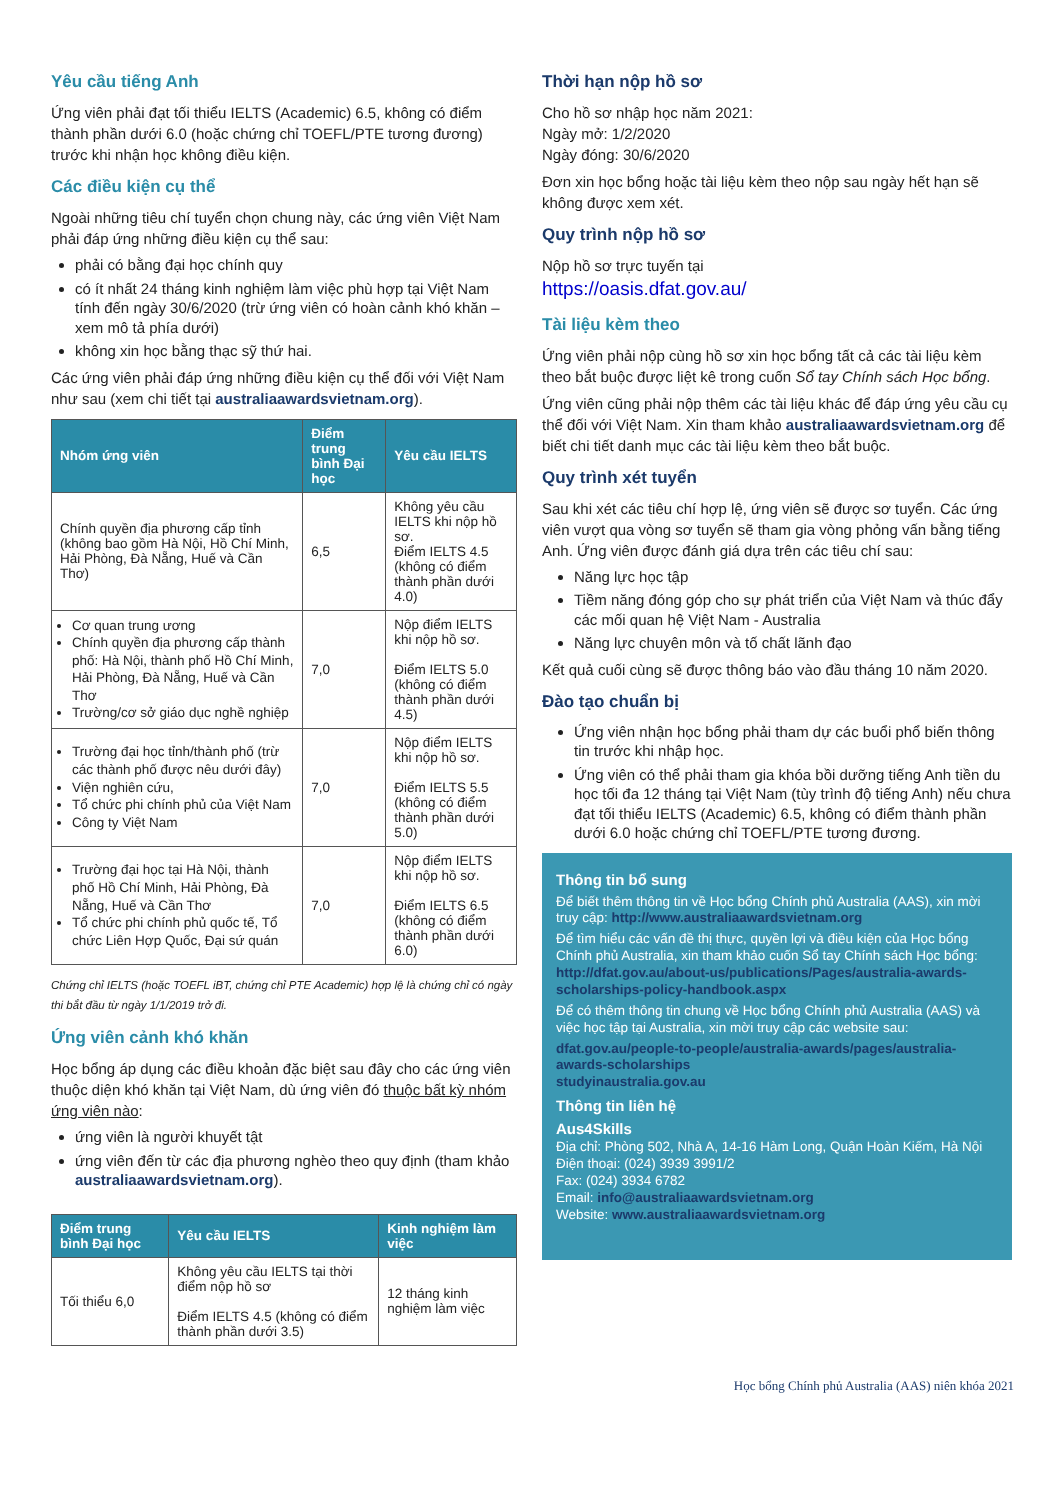Yêu cầu tiếng Anh
Ứng viên phải đạt tối thiểu IELTS (Academic) 6.5, không có điểm thành phần dưới 6.0 (hoặc chứng chỉ TOEFL/PTE tương đương) trước khi nhận học không điều kiện.
Các điều kiện cụ thể
Ngoài những tiêu chí tuyển chọn chung này, các ứng viên Việt Nam phải đáp ứng những điều kiện cụ thể sau:
phải có bằng đại học chính quy
có ít nhất 24 tháng kinh nghiệm làm việc phù hợp tại Việt Nam tính đến ngày 30/6/2020 (trừ ứng viên có hoàn cảnh khó khăn – xem mô tả phía dưới)
không xin học bằng thạc sỹ thứ hai.
Các ứng viên phải đáp ứng những điều kiện cụ thể đối với Việt Nam như sau (xem chi tiết tại australiaawardsvietnam.org).
| Nhóm ứng viên | Điểm trung bình Đại học | Yêu cầu IELTS |
| --- | --- | --- |
| Chính quyền địa phương cấp tỉnh (không bao gồm Hà Nội, Hồ Chí Minh, Hải Phòng, Đà Nẵng, Huế và Cần Thơ) | 6,5 | Không yêu cầu IELTS khi nộp hồ sơ. Điểm IELTS 4.5 (không có điểm thành phần dưới 4.0) |
| Cơ quan trung ương Chính quyền địa phương cấp thành phố: Hà Nội, thành phố Hồ Chí Minh, Hải Phòng, Đà Nẵng, Huế và Cần Thơ Trường/cơ sở giáo dục nghề nghiệp | 7,0 | Nộp điểm IELTS khi nộp hồ sơ. Điểm IELTS 5.0 (không có điểm thành phần dưới 4.5) |
| Trường đại học tỉnh/thành phố (trừ các thành phố được nêu dưới đây) Viện nghiên cứu, Tổ chức phi chính phủ của Việt Nam Công ty Việt Nam | 7,0 | Nộp điểm IELTS khi nộp hồ sơ. Điểm IELTS 5.5 (không có điểm thành phần dưới 5.0) |
| Trường đại học tại Hà Nội, thành phố Hồ Chí Minh, Hải Phòng, Đà Nẵng, Huế và Cần Thơ Tổ chức phi chính phủ quốc tế, Tổ chức Liên Hợp Quốc, Đại sứ quán | 7,0 | Nộp điểm IELTS khi nộp hồ sơ. Điểm IELTS 6.5 (không có điểm thành phần dưới 6.0) |
Chứng chỉ IELTS (hoặc TOEFL iBT, chứng chỉ PTE Academic) hợp lệ là chứng chỉ có ngày thi bắt đầu từ ngày 1/1/2019 trở đi.
Ứng viên cảnh khó khăn
Học bổng áp dụng các điều khoản đặc biệt sau đây cho các ứng viên thuộc diện khó khăn tại Việt Nam, dù ứng viên đó thuộc bất kỳ nhóm ứng viên nào:
ứng viên là người khuyết tật
ứng viên đến từ các địa phương nghèo theo quy định (tham khảo australiaawardsvietnam.org).
| Điểm trung bình Đại học | Yêu cầu IELTS | Kinh nghiệm làm việc |
| --- | --- | --- |
| Tối thiểu 6,0 | Không yêu cầu IELTS tại thời điểm nộp hồ sơ Điểm IELTS 4.5 (không có điểm thành phần dưới 3.5) | 12 tháng kinh nghiệm làm việc |
Thời hạn nộp hồ sơ
Cho hồ sơ nhập học năm 2021:
Ngày mở: 1/2/2020
Ngày đóng: 30/6/2020
Đơn xin học bổng hoặc tài liệu kèm theo nộp sau ngày hết hạn sẽ không được xem xét.
Quy trình nộp hồ sơ
Nộp hồ sơ trực tuyến tại
https://oasis.dfat.gov.au/
Tài liệu kèm theo
Ứng viên phải nộp cùng hồ sơ xin học bổng tất cả các tài liệu kèm theo bắt buộc được liệt kê trong cuốn Sổ tay Chính sách Học bổng.
Ứng viên cũng phải nộp thêm các tài liệu khác để đáp ứng yêu cầu cụ thể đối với Việt Nam. Xin tham khảo australiaawardsvietnam.org để biết chi tiết danh mục các tài liệu kèm theo bắt buộc.
Quy trình xét tuyển
Sau khi xét các tiêu chí hợp lệ, ứng viên sẽ được sơ tuyển. Các ứng viên vượt qua vòng sơ tuyển sẽ tham gia vòng phỏng vấn bằng tiếng Anh. Ứng viên được đánh giá dựa trên các tiêu chí sau:
Năng lực học tập
Tiềm năng đóng góp cho sự phát triển của Việt Nam và thúc đẩy các mối quan hệ Việt Nam - Australia
Năng lực chuyên môn và tố chất lãnh đạo
Kết quả cuối cùng sẽ được thông báo vào đầu tháng 10 năm 2020.
Đào tạo chuẩn bị
Ứng viên nhận học bổng phải tham dự các buổi phổ biến thông tin trước khi nhập học.
Ứng viên có thể phải tham gia khóa bồi dưỡng tiếng Anh tiền du học tối đa 12 tháng tại Việt Nam (tùy trình độ tiếng Anh) nếu chưa đạt tối thiểu IELTS (Academic) 6.5, không có điểm thành phần dưới 6.0 hoặc chứng chỉ TOEFL/PTE tương đương.
Thông tin bổ sung
Để biết thêm thông tin về Học bổng Chính phủ Australia (AAS), xin mời truy cập: http://www.australiaawardsvietnam.org
Để tìm hiểu các vấn đề thị thực, quyền lợi và điều kiện của Học bổng Chính phủ Australia, xin tham khảo cuốn Sổ tay Chính sách Học bổng: http://dfat.gov.au/about-us/publications/Pages/australia-awards-scholarships-policy-handbook.aspx
Để có thêm thông tin chung về Học bổng Chính phủ Australia (AAS) và việc học tập tại Australia, xin mời truy cập các website sau:
dfat.gov.au/people-to-people/australia-awards/pages/australia-awards-scholarships
studyinaustralia.gov.au
Thông tin liên hệ
Aus4Skills
Địa chỉ: Phòng 502, Nhà A, 14-16 Hàm Long, Quận Hoàn Kiếm, Hà Nội
Điện thoại: (024) 3939 3991/2
Fax: (024) 3934 6782
Email: info@australiaawardsvietnam.org
Website: www.australiaawardsvietnam.org
Học bổng Chính phủ Australia (AAS) niên khóa 2021